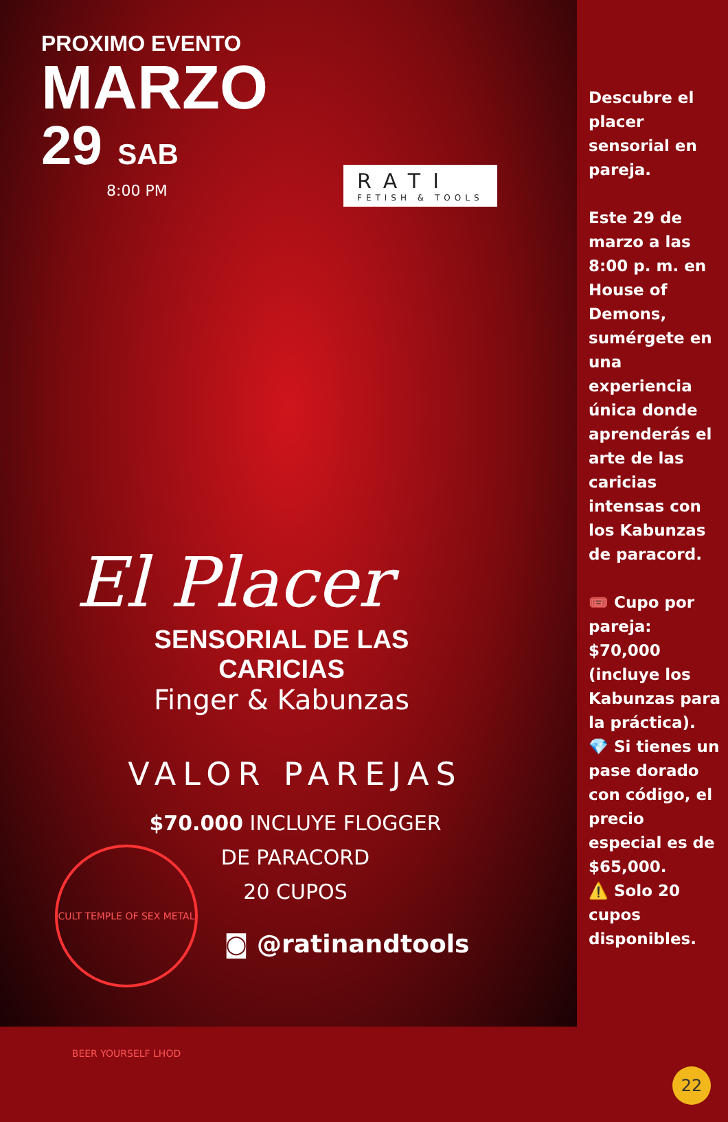PROXIMO EVENTO
MARZO
29 SAB
8:00 PM
RATI
FETISH & TOOLS
El Placer
SENSORIAL DE LAS CARICIAS
Finger & Kabunzas
VALOR PAREJAS
$70.000 INCLUYE FLOGGER
DE PARACORD
20 CUPOS
◙ @ratinandtools
CULT TEMPLE OF SEX METAL BEER YOURSELF LHOD
Descubre el placer sensorial en pareja.
Este 29 de marzo a las 8:00 p. m. en House of Demons, sumérgete en una experiencia única donde aprenderás el arte de las caricias intensas con los Kabunzas de paracord.
🎟️ Cupo por pareja: $70,000 (incluye los Kabunzas para la práctica).
💎 Si tienes un pase dorado con código, el precio especial es de $65,000.
⚠️ Solo 20 cupos disponibles.
22